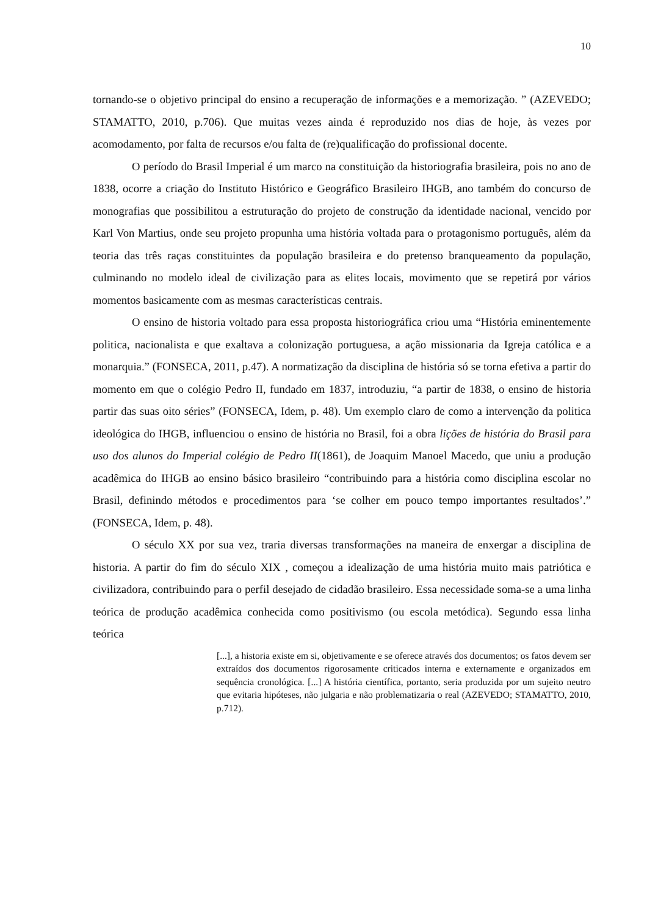10
tornando-se o objetivo principal do ensino a recuperação de informações e a memorização. ” (AZEVEDO; STAMATTO, 2010, p.706). Que muitas vezes ainda é reproduzido nos dias de hoje, às vezes por acomodamento, por falta de recursos e/ou falta de (re)qualificação do profissional docente.
O período do Brasil Imperial é um marco na constituição da historiografia brasileira, pois no ano de 1838, ocorre a criação do Instituto Histórico e Geográfico Brasileiro IHGB, ano também do concurso de monografias que possibilitou a estruturação do projeto de construção da identidade nacional, vencido por Karl Von Martius, onde seu projeto propunha uma história voltada para o protagonismo português, além da teoria das três raças constituintes da população brasileira e do pretenso branqueamento da população, culminando no modelo ideal de civilização para as elites locais, movimento que se repetirá por vários momentos basicamente com as mesmas características centrais.
O ensino de historia voltado para essa proposta historiográfica criou uma “História eminentemente politica, nacionalista e que exaltava a colonização portuguesa, a ação missionaria da Igreja católica e a monarquia.” (FONSECA, 2011, p.47). A normatização da disciplina de história só se torna efetiva a partir do momento em que o colégio Pedro II, fundado em 1837, introduziu, “a partir de 1838, o ensino de historia partir das suas oito séries” (FONSECA, Idem, p. 48). Um exemplo claro de como a intervenção da politica ideológica do IHGB, influenciou o ensino de história no Brasil, foi a obra lições de história do Brasil para uso dos alunos do Imperial colégio de Pedro II(1861), de Joaquim Manoel Macedo, que uniu a produção acadêmica do IHGB ao ensino básico brasileiro “contribuindo para a história como disciplina escolar no Brasil, definindo métodos e procedimentos para ‘se colher em pouco tempo importantes resultados’.” (FONSECA, Idem, p. 48).
O século XX por sua vez, traria diversas transformações na maneira de enxergar a disciplina de historia. A partir do fim do século XIX , começou a idealização de uma história muito mais patriótica e civilizadora, contribuindo para o perfil desejado de cidadão brasileiro. Essa necessidade soma-se a uma linha teórica de produção acadêmica conhecida como positivismo (ou escola metódica). Segundo essa linha teórica
[...], a historia existe em si, objetivamente e se oferece através dos documentos; os fatos devem ser extraídos dos documentos rigorosamente criticados interna e externamente e organizados em sequência cronológica. [...] A história científica, portanto, seria produzida por um sujeito neutro que evitaria hipóteses, não julgaria e não problematizaria o real (AZEVEDO; STAMATTO, 2010, p.712).